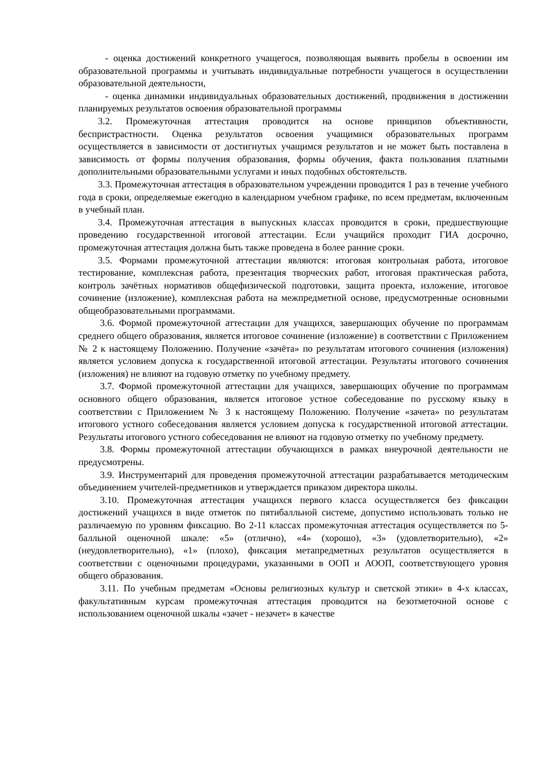- оценка достижений конкретного учащегося, позволяющая выявить пробелы в освоении им образовательной программы и учитывать индивидуальные потребности учащегося в осуществлении образовательной деятельности,
- оценка динамики индивидуальных образовательных достижений, продвижения в достижении планируемых результатов освоения образовательной программы
3.2. Промежуточная аттестация проводится на основе принципов объективности, беспристрастности. Оценка результатов освоения учащимися образовательных программ осуществляется в зависимости от достигнутых учащимся результатов и не может быть поставлена в зависимость от формы получения образования, формы обучения, факта пользования платными дополнительными образовательными услугами и иных подобных обстоятельств.
3.3. Промежуточная аттестация в образовательном учреждении проводится 1 раз в течение учебного года в сроки, определяемые ежегодно в календарном учебном графике, по всем предметам, включенным в учебный план.
3.4. Промежуточная аттестация в выпускных классах проводится в сроки, предшествующие проведению государственной итоговой аттестации. Если учащийся проходит ГИА досрочно, промежуточная аттестация должна быть также проведена в более ранние сроки.
3.5. Формами промежуточной аттестации являются: итоговая контрольная работа, итоговое тестирование, комплексная работа, презентация творческих работ, итоговая практическая работа, контроль зачётных нормативов общефизической подготовки, защита проекта, изложение, итоговое сочинение (изложение), комплексная работа на межпредметной основе, предусмотренные основными общеобразовательными программами.
3.6. Формой промежуточной аттестации для учащихся, завершающих обучение по программам среднего общего образования, является итоговое сочинение (изложение) в соответствии с Приложением № 2 к настоящему Положению. Получение «зачёта» по результатам итогового сочинения (изложения) является условием допуска к государственной итоговой аттестации. Результаты итогового сочинения (изложения) не влияют на годовую отметку по учебному предмету.
3.7. Формой промежуточной аттестации для учащихся, завершающих обучение по программам основного общего образования, является итоговое устное собеседование по русскому языку в соответствии с Приложением № 3 к настоящему Положению. Получение «зачета» по результатам итогового устного собеседования является условием допуска к государственной итоговой аттестации. Результаты итогового устного собеседования не влияют на годовую отметку по учебному предмету.
3.8. Формы промежуточной аттестации обучающихся в рамках внеурочной деятельности не предусмотрены.
3.9. Инструментарий для проведения промежуточной аттестации разрабатывается методическим объединением учителей-предметников и утверждается приказом директора школы.
3.10. Промежуточная аттестация учащихся первого класса осуществляется без фиксации достижений учащихся в виде отметок по пятибалльной системе, допустимо использовать только не различаемую по уровням фиксацию. Во 2-11 классах промежуточная аттестация осуществляется по 5-балльной оценочной шкале: «5» (отлично), «4» (хорошо), «3» (удовлетворительно), «2» (неудовлетворительно), «1» (плохо), фиксация метапредметных результатов осуществляется в соответствии с оценочными процедурами, указанными в ООП и АООП, соответствующего уровня общего образования.
3.11. По учебным предметам «Основы религиозных культур и светской этики» в 4-х классах, факультативным курсам промежуточная аттестация проводится на безотметочной основе с использованием оценочной шкалы «зачет - незачет» в качестве